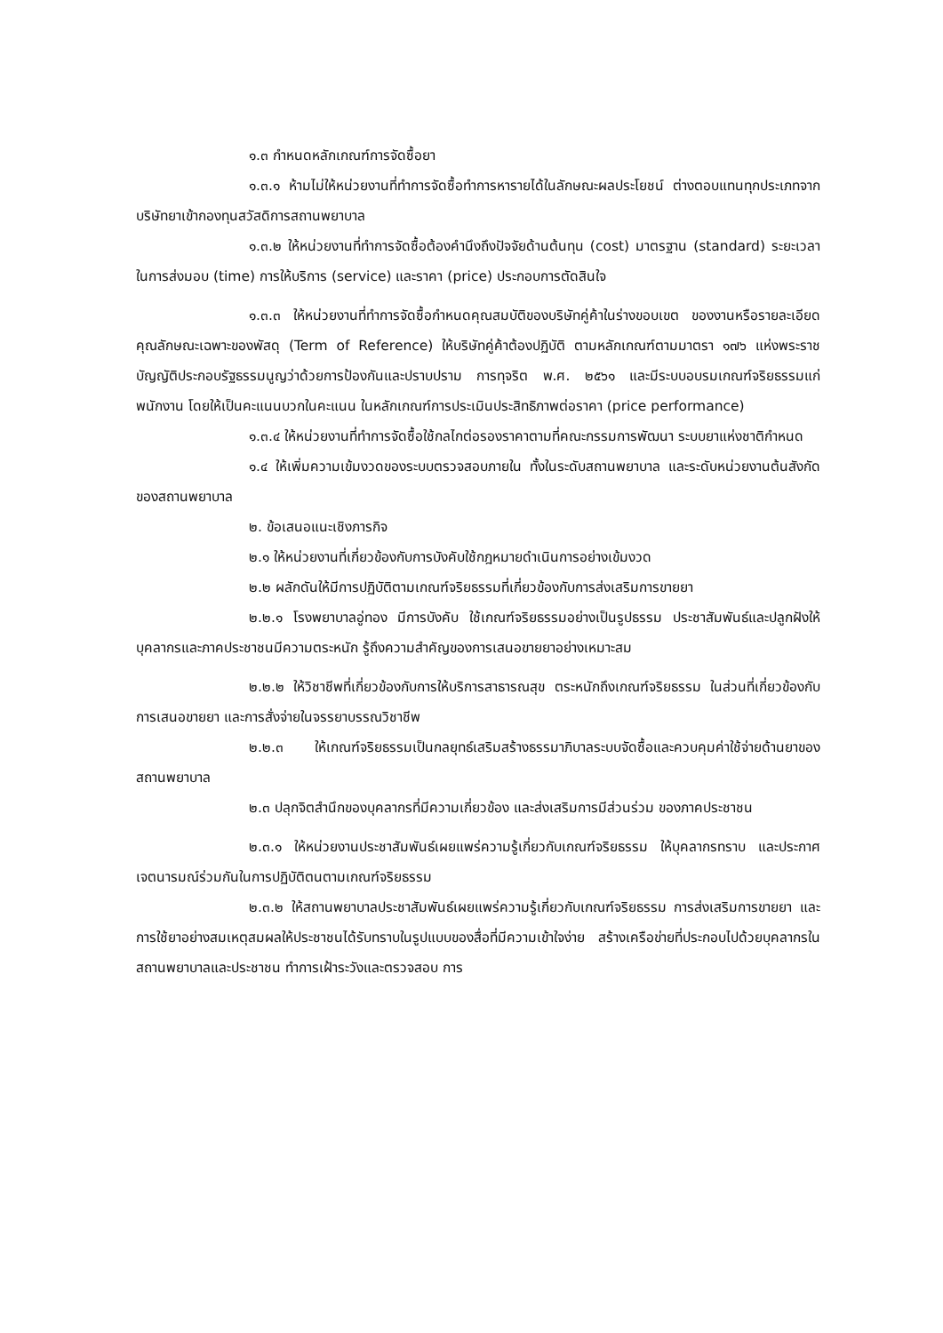๑.๓ กำหนดหลักเกณฑ์การจัดซื้อยา
๑.๓.๑ ห้ามไม่ให้หน่วยงานที่ทำการจัดซื้อทำการหารายได้ในลักษณะผลประโยชน์ ต่างตอบแทนทุกประเภทจากบริษัทยาเข้ากองทุนสวัสดิการสถานพยาบาล
๑.๓.๒ ให้หน่วยงานที่ทำการจัดซื้อต้องคำนึงถึงปัจจัยด้านต้นทุน (cost) มาตรฐาน (standard) ระยะเวลาในการส่งมอบ (time) การให้บริการ (service) และราคา (price) ประกอบการตัดสินใจ
๑.๓.๓ ให้หน่วยงานที่ทำการจัดซื้อกำหนดคุณสมบัติของบริษัทคู่ค้าในร่างขอบเขต ของงานหรือรายละเอียดคุณลักษณะเฉพาะของพัสดุ (Term of Reference) ให้บริษัทคู่ค้าต้องปฏิบัติ ตามหลักเกณฑ์ตามมาตรา ๑๗๖ แห่งพระราชบัญญัติประกอบรัฐธรรมนูญว่าด้วยการป้องกันและปราบปราม การทุจริต พ.ศ. ๒๕๖๑ และมีระบบอบรมเกณฑ์จริยธรรมแก่พนักงาน โดยให้เป็นคะแนนบวกในคะแนน ในหลักเกณฑ์การประเมินประสิทธิภาพต่อราคา (price performance)
๑.๓.๔ ให้หน่วยงานที่ทำการจัดซื้อใช้กลไกต่อรองราคาตามที่คณะกรรมการพัฒนา ระบบยาแห่งชาติกำหนด
๑.๔ ให้เพิ่มความเข้มงวดของระบบตรวจสอบภายใน ทั้งในระดับสถานพยาบาล และระดับหน่วยงานต้นสังกัดของสถานพยาบาล
๒. ข้อเสนอแนะเชิงภารกิจ
๒.๑ ให้หน่วยงานที่เกี่ยวข้องกับการบังคับใช้กฎหมายดำเนินการอย่างเข้มงวด
๒.๒ ผลักดันให้มีการปฏิบัติตามเกณฑ์จริยธรรมที่เกี่ยวข้องกับการส่งเสริมการขายยา
๒.๒.๑ โรงพยาบาลอู่ทอง มีการบังคับ ใช้เกณฑ์จริยธรรมอย่างเป็นรูปธรรม ประชาสัมพันธ์และปลูกฝังให้บุคลากรและภาคประชาชนมีความตระหนัก รู้ถึงความสำคัญของการเสนอขายยาอย่างเหมาะสม
๒.๒.๒ ให้วิชาชีพที่เกี่ยวข้องกับการให้บริการสาธารณสุข ตระหนักถึงเกณฑ์จริยธรรม ในส่วนที่เกี่ยวข้องกับการเสนอขายยา และการสั่งจ่ายในจรรยาบรรณวิชาชีพ
๒.๒.๓ ให้เกณฑ์จริยธรรมเป็นกลยุทธ์เสริมสร้างธรรมาภิบาลระบบจัดซื้อและควบคุมค่าใช้จ่ายด้านยาของสถานพยาบาล
๒.๓ ปลุกจิตสำนึกของบุคลากรที่มีความเกี่ยวข้อง และส่งเสริมการมีส่วนร่วม ของภาคประชาชน
๒.๓.๑ ให้หน่วยงานประชาสัมพันธ์เผยแพร่ความรู้เกี่ยวกับเกณฑ์จริยธรรม ให้บุคลากรทราบ และประกาศเจตนารมณ์ร่วมกันในการปฏิบัติตนตามเกณฑ์จริยธรรม
๒.๓.๒ ให้สถานพยาบาลประชาสัมพันธ์เผยแพร่ความรู้เกี่ยวกับเกณฑ์จริยธรรม การส่งเสริมการขายยา และการใช้ยาอย่างสมเหตุสมผลให้ประชาชนได้รับทราบในรูปแบบของสื่อที่มีความเข้าใจง่าย สร้างเครือข่ายที่ประกอบไปด้วยบุคลากรในสถานพยาบาลและประชาชน ทำการเฝ้าระวังและตรวจสอบ การ